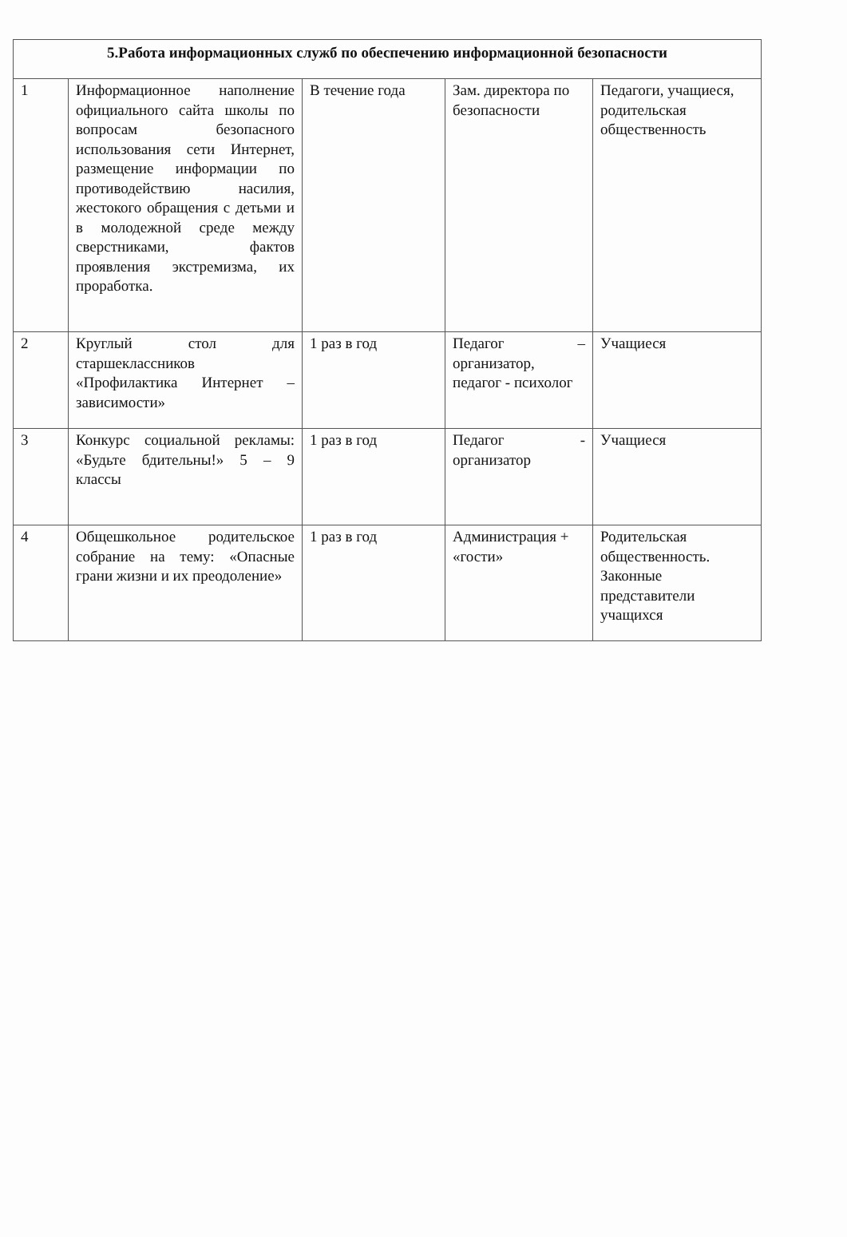| 5.Работа информационных служб по обеспечению информационной безопасности | | | | |
| --- | --- | --- | --- | --- |
| 1 | Информационное наполнение официального сайта школы по вопросам безопасного использования сети Интернет, размещение информации по противодействию насилия, жестокого обращения с детьми и в молодежной среде между сверстниками, фактов проявления экстремизма, их проработка. | В течение года | Зам. директора по безопасности | Педагоги, учащиеся, родительская общественность |
| 2 | Круглый стол для старшеклассников «Профилактика Интернет – зависимости» | 1 раз в год | Педагог – организатор, педагог - психолог | Учащиеся |
| 3 | Конкурс социальной рекламы: «Будьте бдительны!» 5 – 9 классы | 1 раз в год | Педагог - организатор | Учащиеся |
| 4 | Общешкольное родительское собрание на тему: «Опасные грани жизни и их преодоление» | 1 раз в год | Администрация + «гости» | Родительская общественность. Законные представители учащихся |